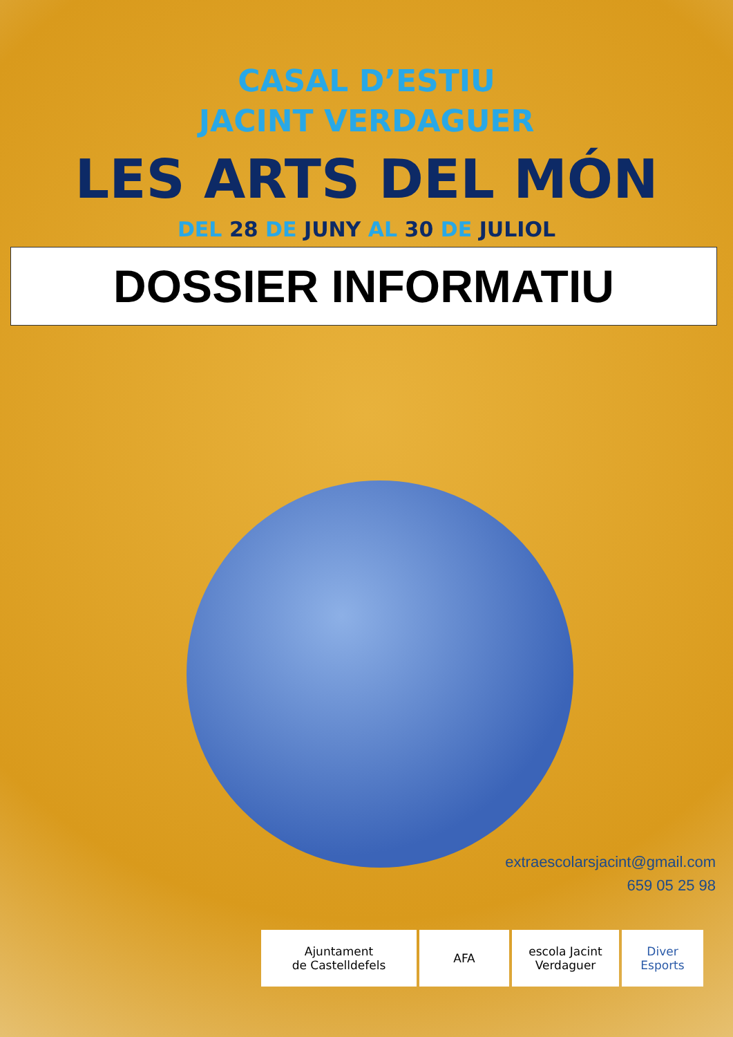CASAL D’ESTIU
JACINT VERDAGUER
LES ARTS DEL MÓN
DEL 28 DE JUNY AL 30 DE JULIOL
DOSSIER INFORMATIU
extraescolarsjacint@gmail.com
659 05 25 98
Ajuntament
de Castelldefels
AFA escola Jacint Verdaguer
Diver
Esports